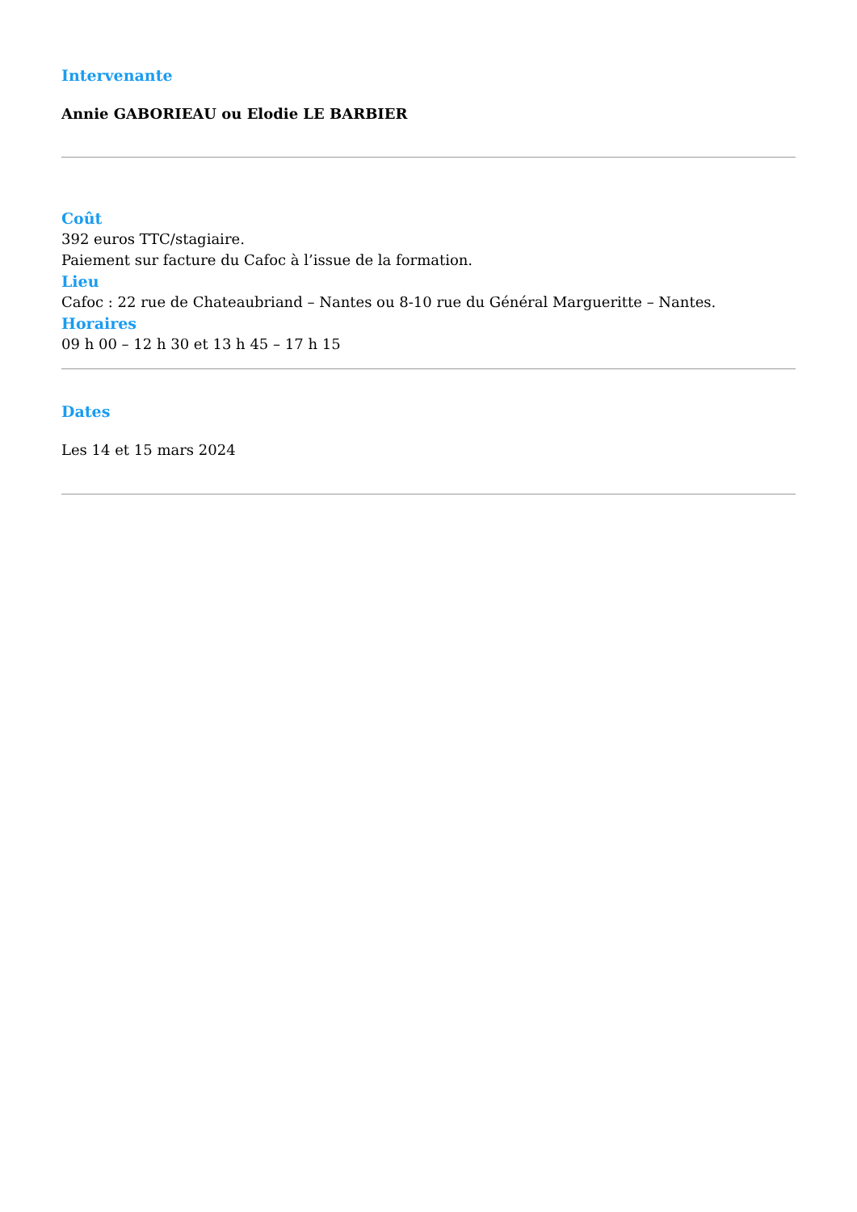Intervenante
Annie GABORIEAU ou Elodie LE BARBIER
Coût
392 euros TTC/stagiaire.
Paiement sur facture du Cafoc à l’issue de la formation.
Lieu
Cafoc : 22 rue de Chateaubriand – Nantes ou 8-10 rue du Général Margueritte – Nantes.
Horaires
09 h 00 – 12 h 30 et 13 h 45 – 17 h 15
Dates
Les 14 et 15 mars 2024